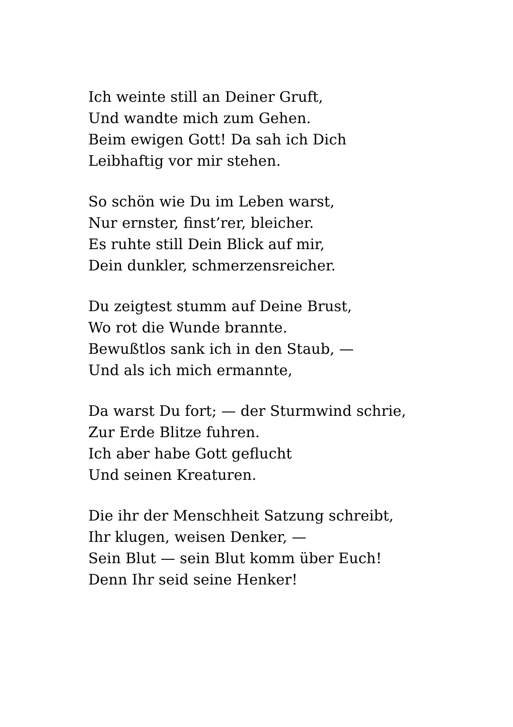Ich weinte still an Deiner Gruft,
Und wandte mich zum Gehen.
Beim ewigen Gott! Da sah ich Dich
Leibhaftig vor mir stehen.
So schön wie Du im Leben warst,
Nur ernster, finst’rer, bleicher.
Es ruhte still Dein Blick auf mir,
Dein dunkler, schmerzensreicher.
Du zeigtest stumm auf Deine Brust,
Wo rot die Wunde brannte.
Bewußtlos sank ich in den Staub, —
Und als ich mich ermannte,
Da warst Du fort; — der Sturmwind schrie,
Zur Erde Blitze fuhren.
Ich aber habe Gott geflucht
Und seinen Kreaturen.
Die ihr der Menschheit Satzung schreibt,
Ihr klugen, weisen Denker, —
Sein Blut — sein Blut komm über Euch!
Denn Ihr seid seine Henker!